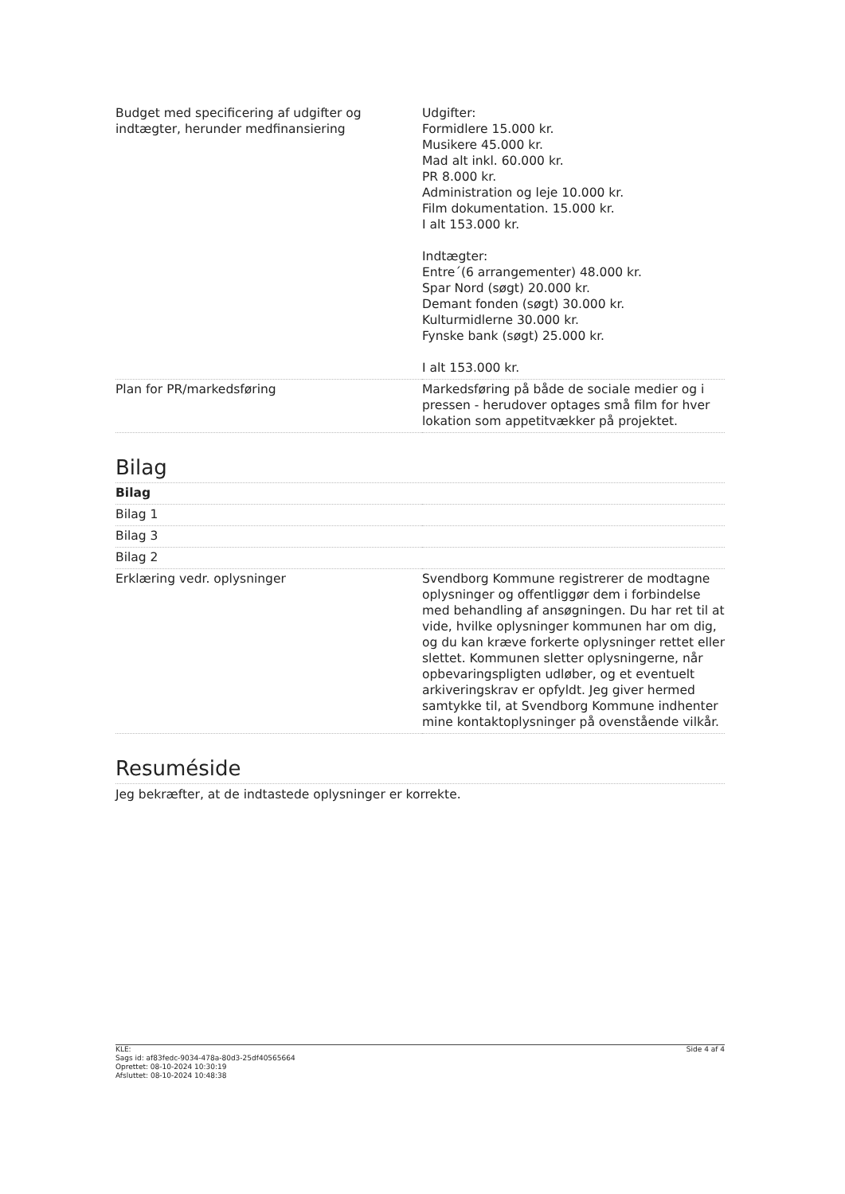| Budget med specificering af udgifter og indtægter, herunder medfinansiering | Udgifter: Formidlere 15.000 kr. Musikere 45.000 kr. Mad alt inkl. 60.000 kr. PR 8.000 kr. Administration og leje 10.000 kr. Film dokumentation. 15.000 kr. I alt 153.000 kr. Indtægter: Entre´(6 arrangementer) 48.000 kr. Spar Nord (søgt) 20.000 kr. Demant fonden (søgt) 30.000 kr. Kulturmidlerne 30.000 kr. Fynske bank (søgt) 25.000 kr. I alt 153.000 kr. |
| Plan for PR/markedsføring | Markedsføring på både de sociale medier og i pressen - herudover optages små film for hver lokation som appetitvækker på projektet. |
Bilag
| Bilag | |
| Bilag 1 | |
| Bilag 3 | |
| Bilag 2 | |
| Erklæring vedr. oplysninger | Svendborg Kommune registrerer de modtagne oplysninger og offentliggør dem i forbindelse med behandling af ansøgningen. Du har ret til at vide, hvilke oplysninger kommunen har om dig, og du kan kræve forkerte oplysninger rettet eller slettet. Kommunen sletter oplysningerne, når opbevaringspligten udløber, og et eventuelt arkiveringskrav er opfyldt. Jeg giver hermed samtykke til, at Svendborg Kommune indhenter mine kontaktoplysninger på ovenstående vilkår. |
Resuméside
Jeg bekræfter, at de indtastede oplysninger er korrekte.
KLE:
Sags id: af83fedc-9034-478a-80d3-25df40565664
Oprettet: 08-10-2024 10:30:19
Afsluttet: 08-10-2024 10:48:38
Side 4 af 4